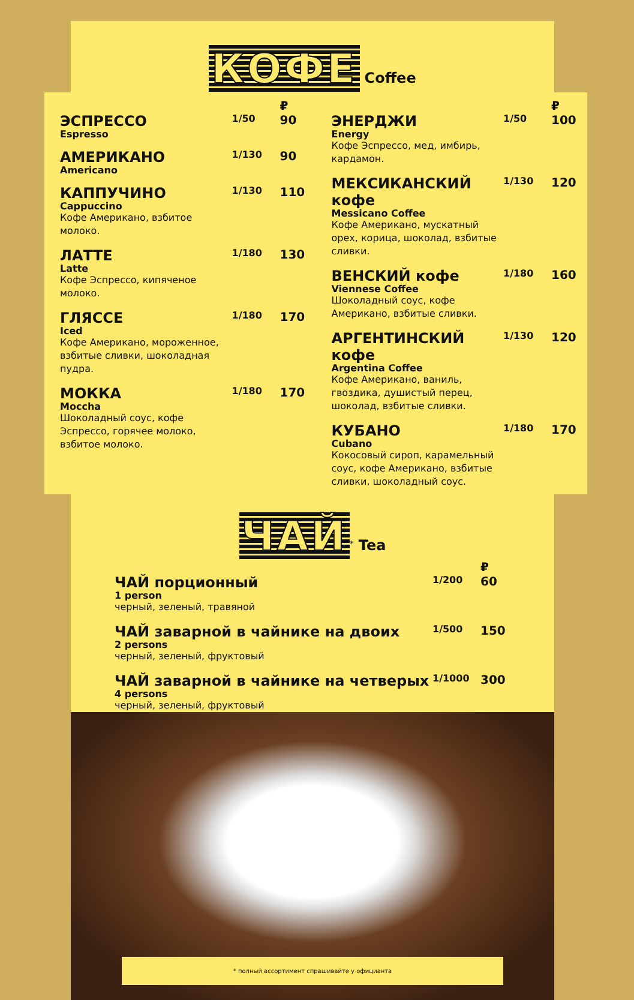КОФЕ Coffee
| | | ₽ |
| ЭСПРЕССО Espresso | 1/50 | 90 |
| АМЕРИКАНО Americano | 1/130 | 90 |
| КАППУЧИНО Cappuccino Кофе Американо, взбитое молоко. | 1/130 | 110 |
| ЛАТТЕ Latte Кофе Эспрессо, кипяченое молоко. | 1/180 | 130 |
| ГЛЯССЕ Iced Кофе Американо, мороженное, взбитые сливки, шоколадная пудра. | 1/180 | 170 |
| МОККА Moccha Шоколадный соус, кофе Эспрессо, горячее молоко, взбитое молоко. | 1/180 | 170 |
| | | ₽ |
| ЭНЕРДЖИ Energy Кофе Эспрессо, мед, имбирь, кардамон. | 1/50 | 100 |
| МЕКСИКАНСКИЙ кофе Messicano Coffee Кофе Американо, мускатный орех, корица, шоколад, взбитые сливки. | 1/130 | 120 |
| ВЕНСКИЙ кофе Viennese Coffee Шоколадный соус, кофе Американо, взбитые сливки. | 1/180 | 160 |
| АРГЕНТИНСКИЙ кофе Argentina Coffee Кофе Американо, ваниль, гвоздика, душистый перец, шоколад, взбитые сливки. | 1/130 | 120 |
| КУБАНО Cubano Кокосовый сироп, карамельный соус, кофе Американо, взбитые сливки, шоколадный соус. | 1/180 | 170 |
ЧАЙ<sup>*</sup> Tea
| | | ₽ |
| ЧАЙ порционный 1 person черный, зеленый, травяной | 1/200 | 60 |
| ЧАЙ заварной в чайнике на двоих 2 persons черный, зеленый, фруктовый | 1/500 | 150 |
| ЧАЙ заварной в чайнике на четверых 4 persons черный, зеленый, фруктовый | 1/1000 | 300 |
* полный ассортимент спрашивайте у официанта